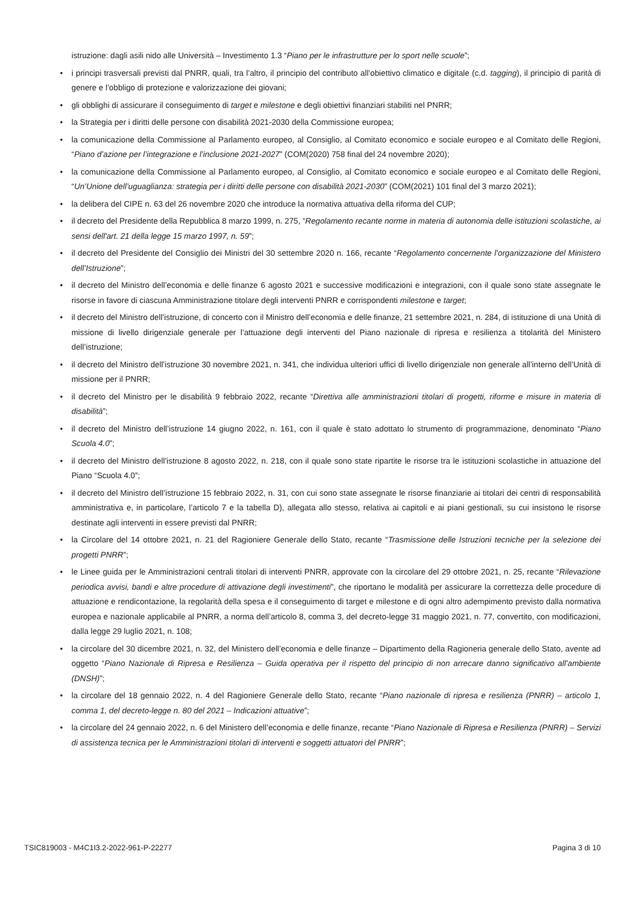istruzione: dagli asili nido alle Università – Investimento 1.3 “Piano per le infrastrutture per lo sport nelle scuole”;
• i principi trasversali previsti dal PNRR, quali, tra l’altro, il principio del contributo all’obiettivo climatico e digitale (c.d. tagging), il principio di parità di genere e l’obbligo di protezione e valorizzazione dei giovani;
• gli obblighi di assicurare il conseguimento di target e milestone e degli obiettivi finanziari stabiliti nel PNRR;
• la Strategia per i diritti delle persone con disabilità 2021-2030 della Commissione europea;
• la comunicazione della Commissione al Parlamento europeo, al Consiglio, al Comitato economico e sociale europeo e al Comitato delle Regioni, “Piano d’azione per l’integrazione e l’inclusione 2021-2027” (COM(2020) 758 final del 24 novembre 2020);
• la comunicazione della Commissione al Parlamento europeo, al Consiglio, al Comitato economico e sociale europeo e al Comitato delle Regioni, “Un’Unione dell’uguaglianza: strategia per i diritti delle persone con disabilità 2021-2030” (COM(2021) 101 final del 3 marzo 2021);
• la delibera del CIPE n. 63 del 26 novembre 2020 che introduce la normativa attuativa della riforma del CUP;
• il decreto del Presidente della Repubblica 8 marzo 1999, n. 275, “Regolamento recante norme in materia di autonomia delle istituzioni scolastiche, ai sensi dell'art. 21 della legge 15 marzo 1997, n. 59”;
• il decreto del Presidente del Consiglio dei Ministri del 30 settembre 2020 n. 166, recante “Regolamento concernente l’organizzazione del Ministero dell’Istruzione”;
• il decreto del Ministro dell’economia e delle finanze 6 agosto 2021 e successive modificazioni e integrazioni, con il quale sono state assegnate le risorse in favore di ciascuna Amministrazione titolare degli interventi PNRR e corrispondenti milestone e target;
• il decreto del Ministro dell’istruzione, di concerto con il Ministro dell’economia e delle finanze, 21 settembre 2021, n. 284, di istituzione di una Unità di missione di livello dirigenziale generale per l’attuazione degli interventi del Piano nazionale di ripresa e resilienza a titolarità del Ministero dell’istruzione;
• il decreto del Ministro dell’istruzione 30 novembre 2021, n. 341, che individua ulteriori uffici di livello dirigenziale non generale all’interno dell’Unità di missione per il PNRR;
• il decreto del Ministro per le disabilità 9 febbraio 2022, recante “Direttiva alle amministrazioni titolari di progetti, riforme e misure in materia di disabilità”;
• il decreto del Ministro dell’istruzione 14 giugno 2022, n. 161, con il quale è stato adottato lo strumento di programmazione, denominato “Piano Scuola 4.0”;
• il decreto del Ministro dell’istruzione 8 agosto 2022, n. 218, con il quale sono state ripartite le risorse tra le istituzioni scolastiche in attuazione del Piano “Scuola 4.0”;
• il decreto del Ministro dell’istruzione 15 febbraio 2022, n. 31, con cui sono state assegnate le risorse finanziarie ai titolari dei centri di responsabilità amministrativa e, in particolare, l’articolo 7 e la tabella D), allegata allo stesso, relativa ai capitoli e ai piani gestionali, su cui insistono le risorse destinate agli interventi in essere previsti dal PNRR;
• la Circolare del 14 ottobre 2021, n. 21 del Ragioniere Generale dello Stato, recante “Trasmissione delle Istruzioni tecniche per la selezione dei progetti PNRR”;
• le Linee guida per le Amministrazioni centrali titolari di interventi PNRR, approvate con la circolare del 29 ottobre 2021, n. 25, recante “Rilevazione periodica avvisi, bandi e altre procedure di attivazione degli investimenti”, che riportano le modalità per assicurare la correttezza delle procedure di attuazione e rendicontazione, la regolarità della spesa e il conseguimento di target e milestone e di ogni altro adempimento previsto dalla normativa europea e nazionale applicabile al PNRR, a norma dell’articolo 8, comma 3, del decreto-legge 31 maggio 2021, n. 77, convertito, con modificazioni, dalla legge 29 luglio 2021, n. 108;
• la circolare del 30 dicembre 2021, n. 32, del Ministero dell’economia e delle finanze – Dipartimento della Ragioneria generale dello Stato, avente ad oggetto “Piano Nazionale di Ripresa e Resilienza – Guida operativa per il rispetto del principio di non arrecare danno significativo all’ambiente (DNSH)”;
• la circolare del 18 gennaio 2022, n. 4 del Ragioniere Generale dello Stato, recante “Piano nazionale di ripresa e resilienza (PNRR) – articolo 1, comma 1, del decreto-legge n. 80 del 2021 – Indicazioni attuative”;
• la circolare del 24 gennaio 2022, n. 6 del Ministero dell’economia e delle finanze, recante “Piano Nazionale di Ripresa e Resilienza (PNRR) – Servizi di assistenza tecnica per le Amministrazioni titolari di interventi e soggetti attuatori del PNRR”;
TSIC819003 - M4C1I3.2-2022-961-P-22277 Pagina 3 di 10